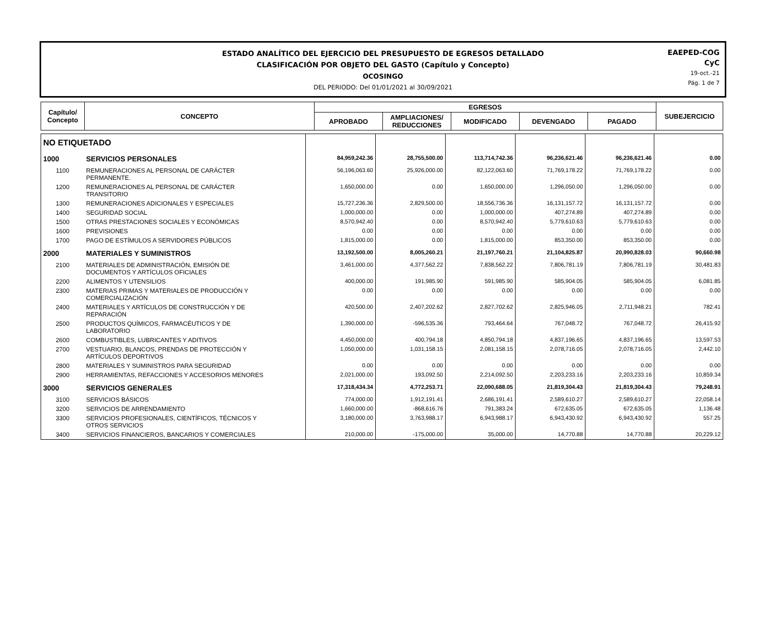ESTADO ANALÍTICO DEL EJERCICIO DEL PRESUPUESTO DE EGRESOS DETALLADO
CLASIFICACIÓN POR OBJETO DEL GASTO (Capítulo y Concepto)
OCOSINGO
DEL PERIODO: Del 01/01/2021 al 30/09/2021
EAEPED-COG
CyC
19-oct.-21
Pág. 1 de 7
| Capítulo/ Concepto | CONCEPTO | EGRESOS | | | | | SUBEJERCICIO |
| --- | --- | --- | --- | --- | --- | --- | --- |
| | | APROBADO | AMPLIACIONES/ REDUCCIONES | MODIFICADO | DEVENGADO | PAGADO | |
| NO ETIQUETADO | | | | | | | |
| 1000 | SERVICIOS PERSONALES | 84,959,242.36 | 28,755,500.00 | 113,714,742.36 | 96,236,621.46 | 96,236,621.46 | 0.00 |
| 1100 | REMUNERACIONES AL PERSONAL DE CARÁCTER PERMANENTE. | 56,196,063.60 | 25,926,000.00 | 82,122,063.60 | 71,769,178.22 | 71,769,178.22 | 0.00 |
| 1200 | REMUNERACIONES AL PERSONAL DE CARÁCTER TRANSITORIO | 1,650,000.00 | 0.00 | 1,650,000.00 | 1,296,050.00 | 1,296,050.00 | 0.00 |
| 1300 | REMUNERACIONES ADICIONALES Y ESPECIALES | 15,727,236.36 | 2,829,500.00 | 18,556,736.36 | 16,131,157.72 | 16,131,157.72 | 0.00 |
| 1400 | SEGURIDAD SOCIAL | 1,000,000.00 | 0.00 | 1,000,000.00 | 407,274.89 | 407,274.89 | 0.00 |
| 1500 | OTRAS PRESTACIONES SOCIALES Y ECONÓMICAS | 8,570,942.40 | 0.00 | 8,570,942.40 | 5,779,610.63 | 5,779,610.63 | 0.00 |
| 1600 | PREVISIONES | 0.00 | 0.00 | 0.00 | 0.00 | 0.00 | 0.00 |
| 1700 | PAGO DE ESTÍMULOS A SERVIDORES PÚBLICOS | 1,815,000.00 | 0.00 | 1,815,000.00 | 853,350.00 | 853,350.00 | 0.00 |
| 2000 | MATERIALES Y SUMINISTROS | 13,192,500.00 | 8,005,260.21 | 21,197,760.21 | 21,104,825.87 | 20,990,828.03 | 90,660.98 |
| 2100 | MATERIALES DE ADMINISTRACIÓN, EMISIÓN DE DOCUMENTOS Y ARTÍCULOS OFICIALES | 3,461,000.00 | 4,377,562.22 | 7,838,562.22 | 7,806,781.19 | 7,806,781.19 | 30,481.83 |
| 2200 | ALIMENTOS Y UTENSILIOS | 400,000.00 | 191,985.90 | 591,985.90 | 585,904.05 | 585,904.05 | 6,081.85 |
| 2300 | MATERIAS PRIMAS Y MATERIALES DE PRODUCCIÓN Y COMERCIALIZACIÓN | 0.00 | 0.00 | 0.00 | 0.00 | 0.00 | 0.00 |
| 2400 | MATERIALES Y ARTÍCULOS DE CONSTRUCCIÓN Y DE REPARACIÓN | 420,500.00 | 2,407,202.62 | 2,827,702.62 | 2,825,946.05 | 2,711,948.21 | 782.41 |
| 2500 | PRODUCTOS QUÍMICOS, FARMACÉUTICOS Y DE LABORATORIO | 1,390,000.00 | -596,535.36 | 793,464.64 | 767,048.72 | 767,048.72 | 26,415.92 |
| 2600 | COMBUSTIBLES, LUBRICANTES Y ADITIVOS | 4,450,000.00 | 400,794.18 | 4,850,794.18 | 4,837,196.65 | 4,837,196.65 | 13,597.53 |
| 2700 | VESTUARIO, BLANCOS, PRENDAS DE PROTECCIÓN Y ARTÍCULOS DEPORTIVOS | 1,050,000.00 | 1,031,158.15 | 2,081,158.15 | 2,078,716.05 | 2,078,716.05 | 2,442.10 |
| 2800 | MATERIALES Y SUMINISTROS PARA SEGURIDAD | 0.00 | 0.00 | 0.00 | 0.00 | 0.00 | 0.00 |
| 2900 | HERRAMIENTAS, REFACCIONES Y ACCESORIOS MENORES | 2,021,000.00 | 193,092.50 | 2,214,092.50 | 2,203,233.16 | 2,203,233.16 | 10,859.34 |
| 3000 | SERVICIOS GENERALES | 17,318,434.34 | 4,772,253.71 | 22,090,688.05 | 21,819,304.43 | 21,819,304.43 | 79,248.91 |
| 3100 | SERVICIOS BÁSICOS | 774,000.00 | 1,912,191.41 | 2,686,191.41 | 2,589,610.27 | 2,589,610.27 | 22,058.14 |
| 3200 | SERVICIOS DE ARRENDAMIENTO | 1,660,000.00 | -868,616.76 | 791,383.24 | 672,635.05 | 672,635.05 | 1,136.48 |
| 3300 | SERVICIOS PROFESIONALES, CIENTÍFICOS, TÉCNICOS Y OTROS SERVICIOS | 3,180,000.00 | 3,763,988.17 | 6,943,988.17 | 6,943,430.92 | 6,943,430.92 | 557.25 |
| 3400 | SERVICIOS FINANCIEROS, BANCARIOS Y COMERCIALES | 210,000.00 | -175,000.00 | 35,000.00 | 14,770.88 | 14,770.88 | 20,229.12 |